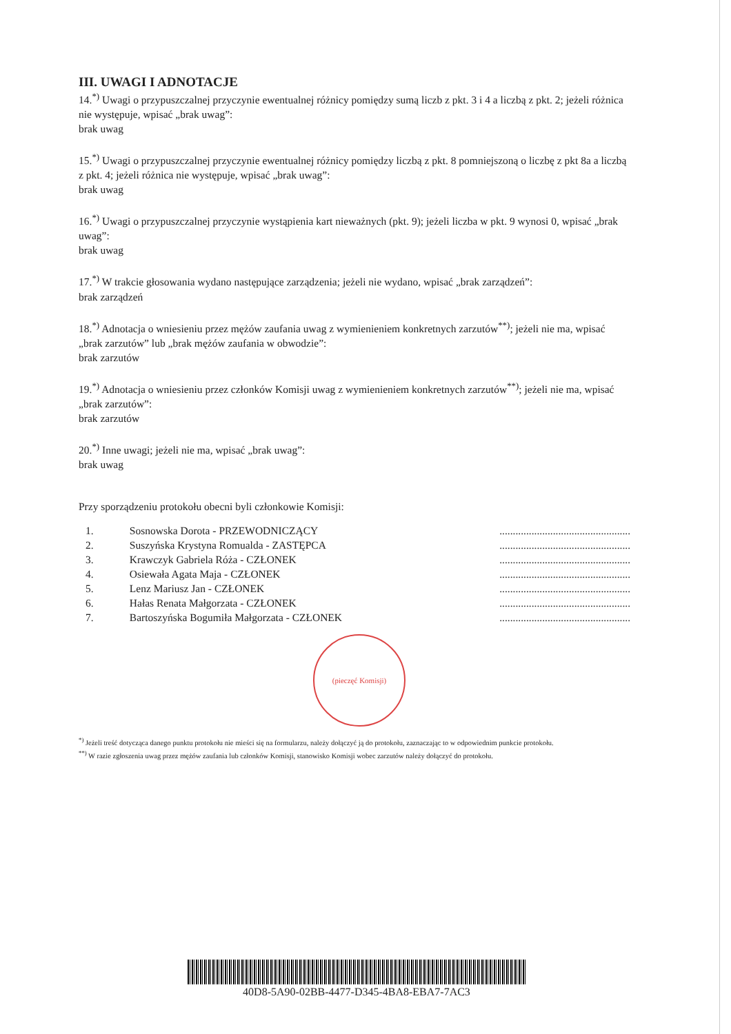III. UWAGI I ADNOTACJE
14.<sup>*)</sup> Uwagi o przypuszczalnej przyczynie ewentualnej różnicy pomiędzy sumą liczb z pkt. 3 i 4 a liczbą z pkt. 2; jeżeli różnica nie występuje, wpisać „brak uwag”:
brak uwag
15.<sup>*)</sup> Uwagi o przypuszczalnej przyczynie ewentualnej różnicy pomiędzy liczbą z pkt. 8 pomniejszoną o liczbę z pkt 8a a liczbą z pkt. 4; jeżeli różnica nie występuje, wpisać „brak uwag”:
brak uwag
16.<sup>*)</sup> Uwagi o przypuszczalnej przyczynie wystąpienia kart nieważnych (pkt. 9); jeżeli liczba w pkt. 9 wynosi 0, wpisać „brak uwag”:
brak uwag
17.<sup>*)</sup> W trakcie głosowania wydano następujące zarządzenia; jeżeli nie wydano, wpisać „brak zarządzeń”:
brak zarządzeń
18.<sup>*)</sup> Adnotacja o wniesieniu przez mężów zaufania uwag z wymienieniem konkretnych zarzutów<sup>**)</sup>; jeżeli nie ma, wpisać „brak zarzutów” lub „brak mężów zaufania w obwodzie”:
brak zarzutów
19.<sup>*)</sup> Adnotacja o wniesieniu przez członków Komisji uwag z wymienieniem konkretnych zarzutów<sup>**)</sup>; jeżeli nie ma, wpisać „brak zarzutów”:
brak zarzutów
20.<sup>*)</sup> Inne uwagi; jeżeli nie ma, wpisać „brak uwag”:
brak uwag
Przy sporządzeniu protokołu obecni byli członkowie Komisji:
| 1. | Sosnowska Dorota - PRZEWODNICZĄCY | ................................................. |
| 2. | Suszyńska Krystyna Romualda - ZASTĘPCA | ................................................. |
| 3. | Krawczyk Gabriela Róża - CZŁONEK | ................................................. |
| 4. | Osiewała Agata Maja - CZŁONEK | ................................................. |
| 5. | Lenz Mariusz Jan - CZŁONEK | ................................................. |
| 6. | Hałas Renata Małgorzata - CZŁONEK | ................................................. |
| 7. | Bartoszyńska Bogumiła Małgorzata - CZŁONEK | ................................................. |
(pieczęć Komisji)
<sup>*)</sup> Jeżeli treść dotycząca danego punktu protokołu nie mieści się na formularzu, należy dołączyć ją do protokołu, zaznaczając to w odpowiednim punkcie protokołu.
<sup>**)</sup> W razie zgłoszenia uwag przez mężów zaufania lub członków Komisji, stanowisko Komisji wobec zarzutów należy dołączyć do protokołu.
40D8-5A90-02BB-4477-D345-4BA8-EBA7-7AC3